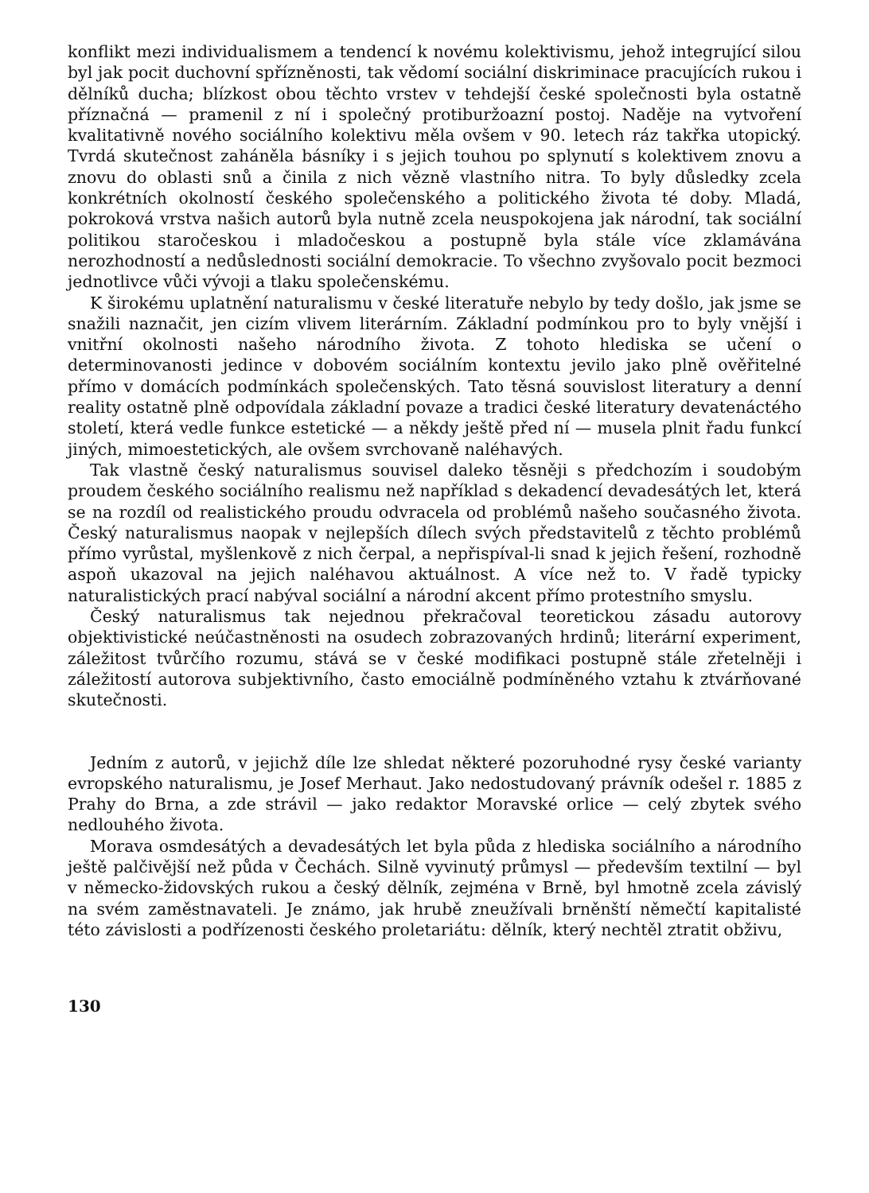konflikt mezi individualismem a tendencí k novému kolektivismu, jehož integrující silou byl jak pocit duchovní spřízněnosti, tak vědomí sociální diskriminace pracujících rukou i dělníků ducha; blízkost obou těchto vrstev v tehdejší české společnosti byla ostatně příznačná — pramenil z ní i společný protiburžoazní postoj. Naděje na vytvoření kvalitativně nového sociálního kolektivu měla ovšem v 90. letech ráz takřka utopický. Tvrdá skutečnost zaháněla básníky i s jejich touhou po splynutí s kolektivem znovu a znovu do oblasti snů a činila z nich vězně vlastního nitra. To byly důsledky zcela konkrétních okolností českého společenského a politického života té doby. Mladá, pokroková vrstva našich autorů byla nutně zcela neuspokojena jak národní, tak sociální politikou staročeskou i mladočeskou a postupně byla stále více zklamávána nerozhodností a nedůslednosti sociální demokracie. To všechno zvyšovalo pocit bezmoci jednotlivce vůči vývoji a tlaku společenskému.
K širokému uplatnění naturalismu v české literatuře nebylo by tedy došlo, jak jsme se snažili naznačit, jen cizím vlivem literárním. Základní podmínkou pro to byly vnější i vnitřní okolnosti našeho národního života. Z tohoto hlediska se učení o determinovanosti jedince v dobovém sociálním kontextu jevilo jako plně ověřitelné přímo v domácích podmínkách společenských. Tato těsná souvislost literatury a denní reality ostatně plně odpovídala základní povaze a tradici české literatury devatenáctého století, která vedle funkce estetické — a někdy ještě před ní — musela plnit řadu funkcí jiných, mimoestetických, ale ovšem svrchovaně naléhavých.
Tak vlastně český naturalismus souvisel daleko těsněji s předchozím i soudobým proudem českého sociálního realismu než například s dekadencí devadesátých let, která se na rozdíl od realistického proudu odvracela od problémů našeho současného života. Český naturalismus naopak v nejlepších dílech svých představitelů z těchto problémů přímo vyrůstal, myšlenkově z nich čerpal, a nepřispíval-li snad k jejich řešení, rozhodně aspoň ukazoval na jejich naléhavou aktuálnost. A více než to. V řadě typicky naturalistických prací nabýval sociální a národní akcent přímo protestního smyslu.
Český naturalismus tak nejednou překračoval teoretickou zásadu autorovy objektivistické neúčastněnosti na osudech zobrazovaných hrdinů; literární experiment, záležitost tvůrčího rozumu, stává se v české modifikaci postupně stále zřetelněji i záležitostí autorova subjektivního, často emociálně podmíněného vztahu k ztvárňované skutečnosti.
Jedním z autorů, v jejichž díle lze shledat některé pozoruhodné rysy české varianty evropského naturalismu, je Josef Merhaut. Jako nedostudovaný právník odešel r. 1885 z Prahy do Brna, a zde strávil — jako redaktor Moravské orlice — celý zbytek svého nedlouhého života.
Morava osmdesátých a devadesátých let byla půda z hlediska sociálního a národního ještě palčivější než půda v Čechách. Silně vyvinutý průmysl — především textilní — byl v německo-židovských rukou a český dělník, zejména v Brně, byl hmotně zcela závislý na svém zaměstnavateli. Je známo, jak hrubě zneužívali brněnští němečtí kapitalisté této závislosti a podřízenosti českého proletariátu: dělník, který nechtěl ztratit obživu,
130